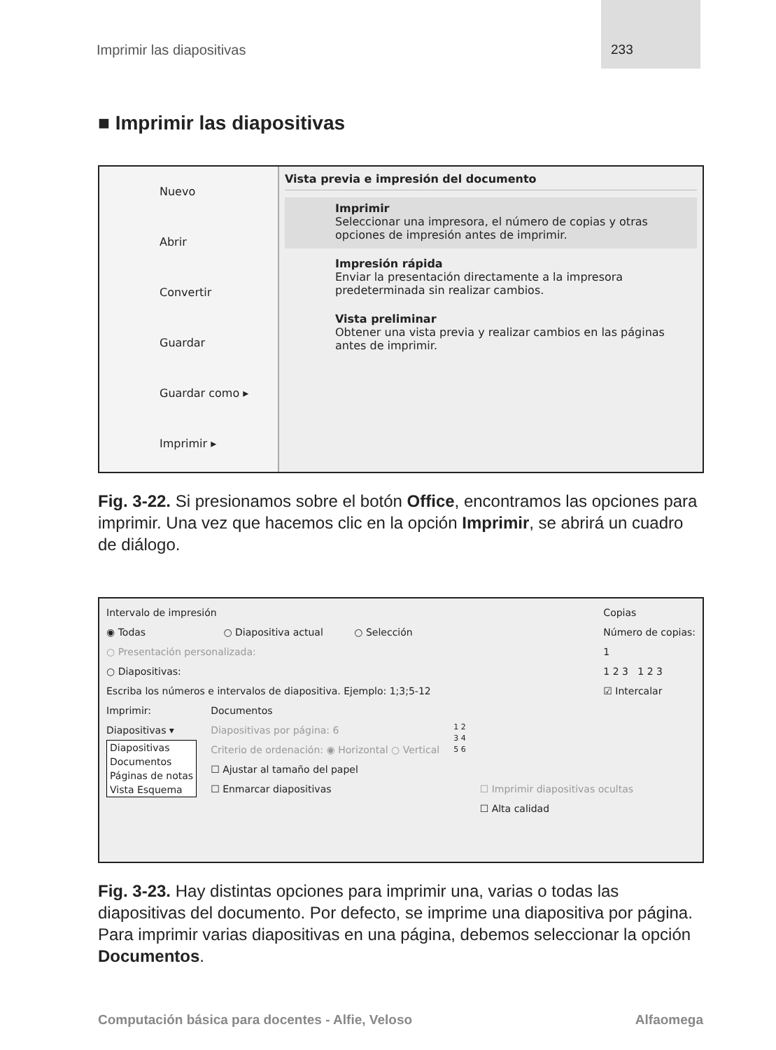Imprimir las diapositivas 233
■ Imprimir las diapositivas
Nuevo
Abrir
Convertir
Guardar
Guardar como ▸
Imprimir ▸
Vista previa e impresión del documento
Imprimir
Seleccionar una impresora, el número de copias y otras opciones de impresión antes de imprimir.
Impresión rápida
Enviar la presentación directamente a la impresora predeterminada sin realizar cambios.
Vista preliminar
Obtener una vista previa y realizar cambios en las páginas antes de imprimir.
Fig. 3-22. Si presionamos sobre el botón Office, encontramos las opciones para imprimir. Una vez que hacemos clic en la opción Imprimir, se abrirá un cuadro de diálogo.
Intervalo de impresión
◉ Todas ○ Diapositiva actual ○ Selección
○ Presentación personalizada:
○ Diapositivas:
Escriba los números e intervalos de diapositiva. Ejemplo: 1;3;5-12
Copias
Número de copias:
1
1 2 3 1 2 3
☑ Intercalar
Imprimir:
Diapositivas ▾
Diapositivas
Documentos
Páginas de notas
Vista Esquema
Documentos
Diapositivas por página: 6
Criterio de ordenación: ◉ Horizontal ○ Vertical
☐ Ajustar al tamaño del papel
☐ Enmarcar diapositivas
1 2
3 4
5 6
☐ Imprimir diapositivas ocultas
☐ Alta calidad
Fig. 3-23. Hay distintas opciones para imprimir una, varias o todas las diapositivas del documento. Por defecto, se imprime una diapositiva por página. Para imprimir varias diapositivas en una página, debemos seleccionar la opción Documentos.
Computación básica para docentes - Alfie, Veloso Alfaomega